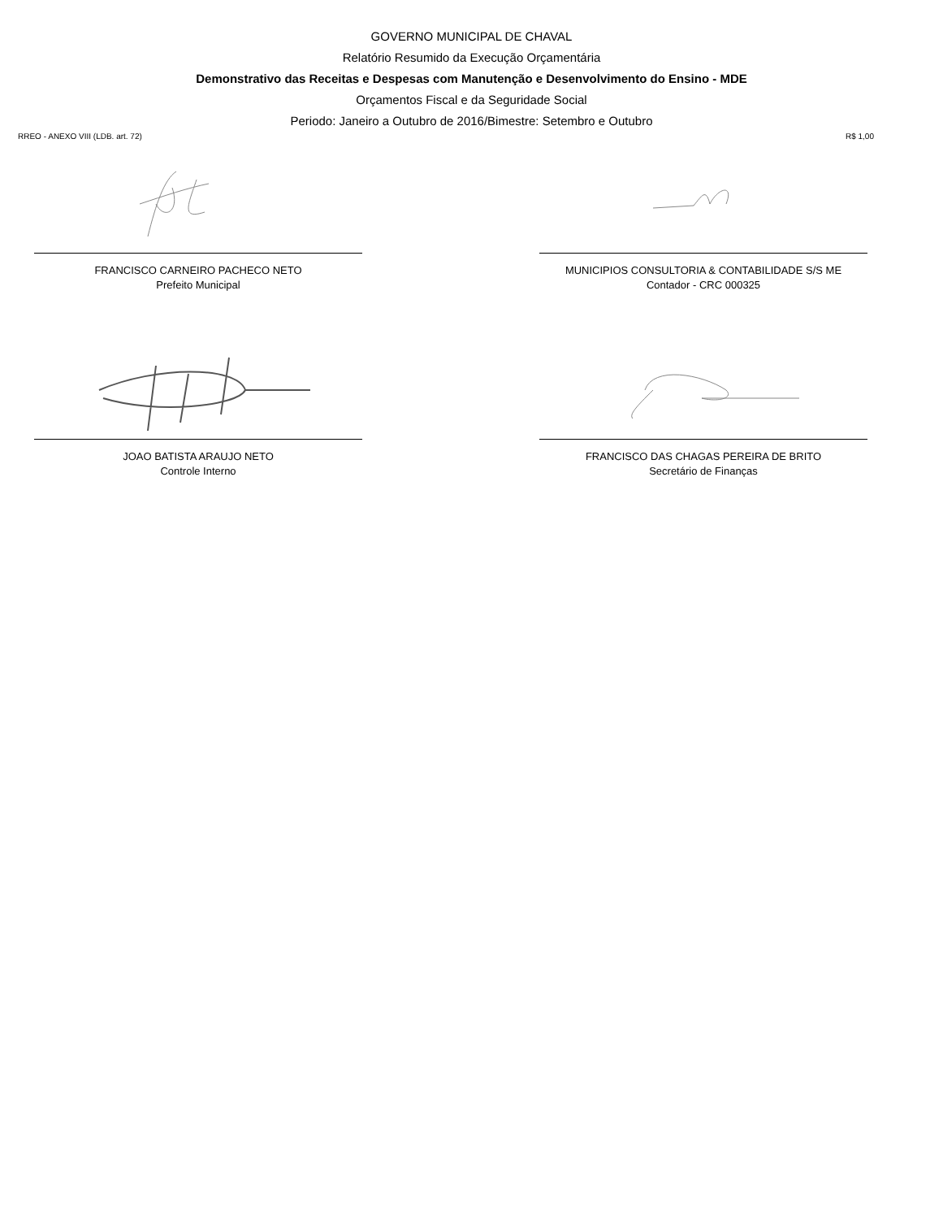GOVERNO MUNICIPAL DE CHAVAL
Relatório Resumido da Execução Orçamentária
Demonstrativo das Receitas e Despesas com Manutenção e Desenvolvimento do Ensino - MDE
Orçamentos Fiscal e da Seguridade Social
Periodo: Janeiro a Outubro de 2016/Bimestre: Setembro e Outubro
RREO - ANEXO VIII (LDB. art. 72) R$ 1,00
FRANCISCO CARNEIRO PACHECO NETO
Prefeito Municipal
MUNICIPIOS CONSULTORIA & CONTABILIDADE S/S ME
Contador - CRC 000325
JOAO BATISTA ARAUJO NETO
Controle Interno
FRANCISCO DAS CHAGAS PEREIRA DE BRITO
Secretário de Finanças